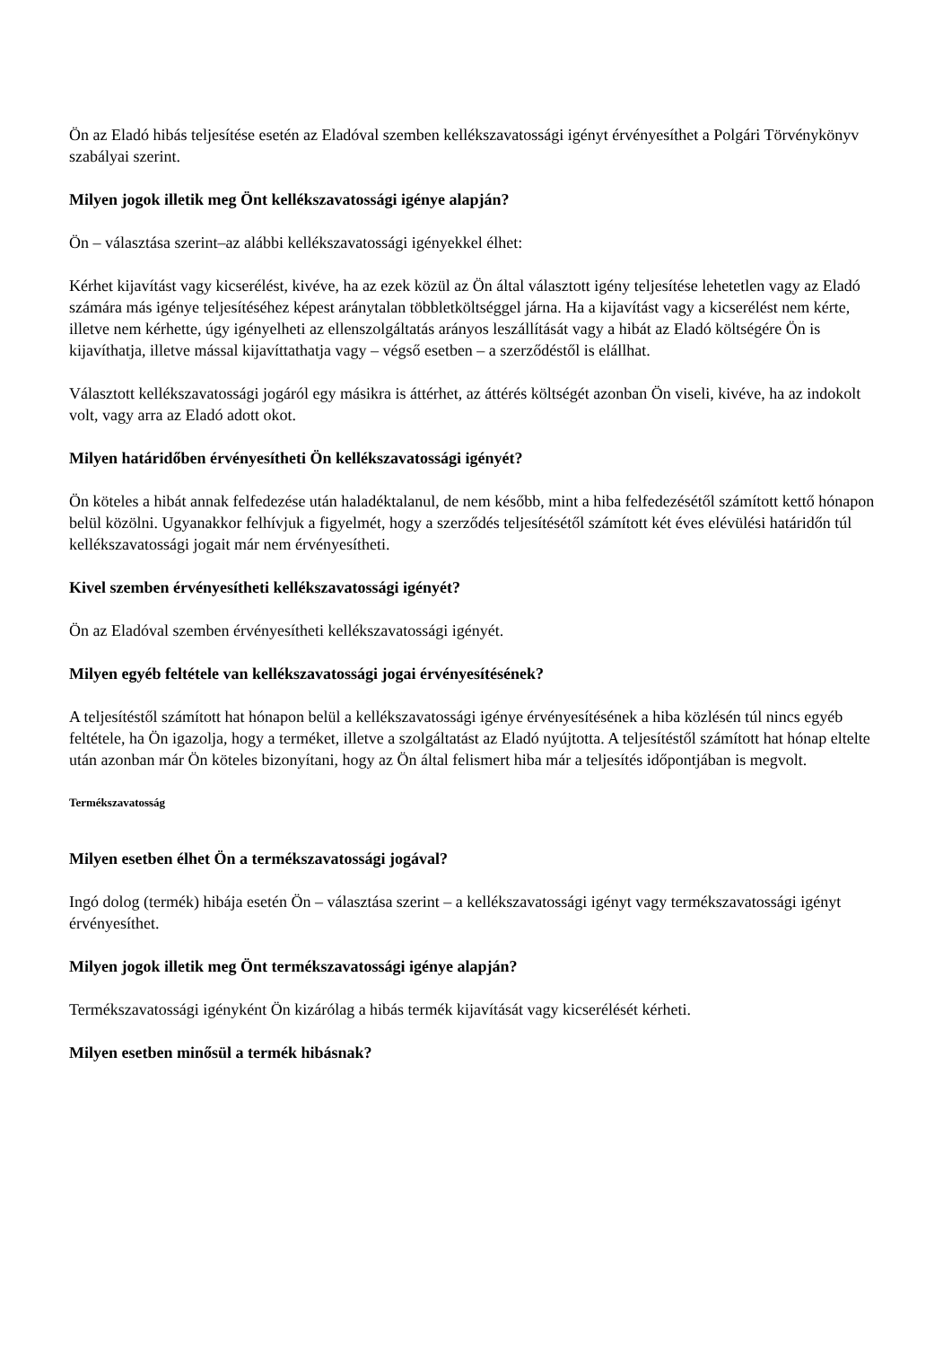Ön az Eladó hibás teljesítése esetén az Eladóval szemben kellékszavatossági igényt érvényesíthet a Polgári Törvénykönyv szabályai szerint.
Milyen jogok illetik meg Önt kellékszavatossági igénye alapján?
Ön – választása szerint–az alábbi kellékszavatossági igényekkel élhet:
Kérhet kijavítást vagy kicserélést, kivéve, ha az ezek közül az Ön által választott igény teljesítése lehetetlen vagy az Eladó számára más igénye teljesítéséhez képest aránytalan többletköltséggel járna. Ha a kijavítást vagy a kicserélést nem kérte, illetve nem kérhette, úgy igényelheti az ellenszolgáltatás arányos leszállítását vagy a hibát az Eladó költségére Ön is kijavíthatja, illetve mással kijavíttathatja vagy – végső esetben – a szerződéstől is elállhat.
Választott kellékszavatossági jogáról egy másikra is áttérhet, az áttérés költségét azonban Ön viseli, kivéve, ha az indokolt volt, vagy arra az Eladó adott okot.
Milyen határidőben érvényesítheti Ön kellékszavatossági igényét?
Ön köteles a hibát annak felfedezése után haladéktalanul, de nem később, mint a hiba felfedezésétől számított kettő hónapon belül közölni. Ugyanakkor felhívjuk a figyelmét, hogy a szerződés teljesítésétől számított két éves elévülési határidőn túl kellékszavatossági jogait már nem érvényesítheti.
Kivel szemben érvényesítheti kellékszavatossági igényét?
Ön az Eladóval szemben érvényesítheti kellékszavatossági igényét.
Milyen egyéb feltétele van kellékszavatossági jogai érvényesítésének?
A teljesítéstől számított hat hónapon belül a kellékszavatossági igénye érvényesítésének a hiba közlésén túl nincs egyéb feltétele, ha Ön igazolja, hogy a terméket, illetve a szolgáltatást az Eladó nyújtotta. A teljesítéstől számított hat hónap eltelte után azonban már Ön köteles bizonyítani, hogy az Ön által felismert hiba már a teljesítés időpontjában is megvolt.
Termékszavatosság
Milyen esetben élhet Ön a termékszavatossági jogával?
Ingó dolog (termék) hibája esetén Ön – választása szerint – a kellékszavatossági igényt vagy termékszavatossági igényt érvényesíthet.
Milyen jogok illetik meg Önt termékszavatossági igénye alapján?
Termékszavatossági igényként Ön kizárólag a hibás termék kijavítását vagy kicserélését kérheti.
Milyen esetben minősül a termék hibásnak?